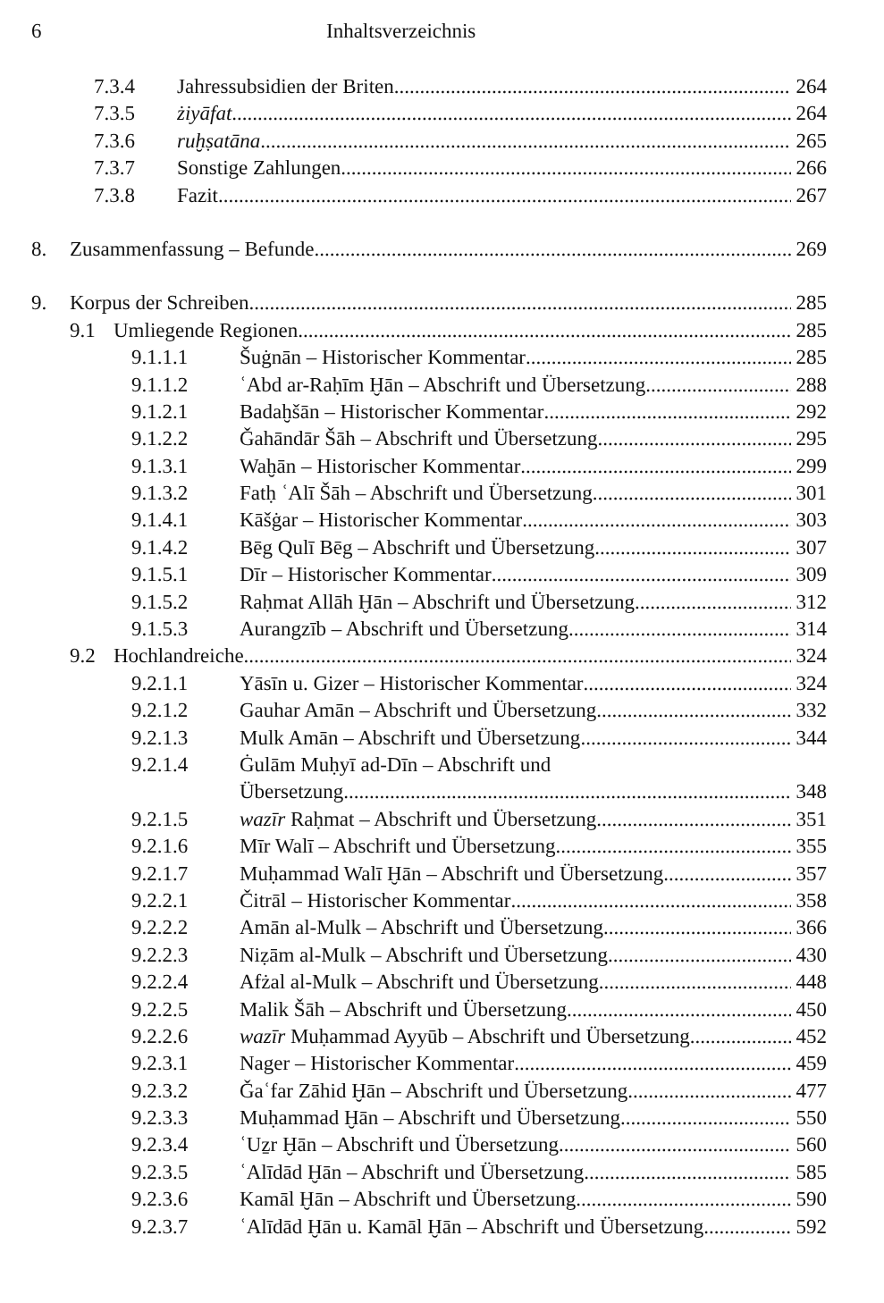6 Inhaltsverzeichnis
7.3.4 Jahressubsidien der Briten 264
7.3.5 żiyāfat 264
7.3.6 ruḫṣatāna 265
7.3.7 Sonstige Zahlungen 266
7.3.8 Fazit 267
8. Zusammenfassung – Befunde 269
9. Korpus der Schreiben 285
9.1 Umliegende Regionen 285
9.1.1.1 Šuġnān – Historischer Kommentar 285
9.1.1.2 ʿAbd ar-Raḥīm Ḫān – Abschrift und Übersetzung 288
9.1.2.1 Badaḫšān – Historischer Kommentar 292
9.1.2.2 Ǧahāndār Šāh – Abschrift und Übersetzung 295
9.1.3.1 Waḫān – Historischer Kommentar 299
9.1.3.2 Fatḥ ʿAlī Šāh – Abschrift und Übersetzung 301
9.1.4.1 Kāšġar – Historischer Kommentar 303
9.1.4.2 Bēg Qulī Bēg – Abschrift und Übersetzung 307
9.1.5.1 Dīr – Historischer Kommentar 309
9.1.5.2 Raḥmat Allāh Ḫān – Abschrift und Übersetzung 312
9.1.5.3 Aurangzīb – Abschrift und Übersetzung 314
9.2 Hochlandreiche 324
9.2.1.1 Yāsīn u. Gizer – Historischer Kommentar 324
9.2.1.2 Gauhar Amān – Abschrift und Übersetzung 332
9.2.1.3 Mulk Amān – Abschrift und Übersetzung 344
9.2.1.4 Ġulām Muḥyī ad-Dīn – Abschrift und
Übersetzung 348
9.2.1.5 wazīr Raḥmat – Abschrift und Übersetzung 351
9.2.1.6 Mīr Walī – Abschrift und Übersetzung 355
9.2.1.7 Muḥammad Walī Ḫān – Abschrift und Übersetzung 357
9.2.2.1 Čitrāl – Historischer Kommentar 358
9.2.2.2 Amān al-Mulk – Abschrift und Übersetzung 366
9.2.2.3 Niẓām al-Mulk – Abschrift und Übersetzung 430
9.2.2.4 Afżal al-Mulk – Abschrift und Übersetzung 448
9.2.2.5 Malik Šāh – Abschrift und Übersetzung 450
9.2.2.6 wazīr Muḥammad Ayyūb – Abschrift und Übersetzung 452
9.2.3.1 Nager – Historischer Kommentar 459
9.2.3.2 Ǧaʿfar Zāhid Ḫān – Abschrift und Übersetzung 477
9.2.3.3 Muḥammad Ḫān – Abschrift und Übersetzung 550
9.2.3.4 ʿUẕr Ḫān – Abschrift und Übersetzung 560
9.2.3.5 ʿAlīdād Ḫān – Abschrift und Übersetzung 585
9.2.3.6 Kamāl Ḫān – Abschrift und Übersetzung 590
9.2.3.7 ʿAlīdād Ḫān u. Kamāl Ḫān – Abschrift und Übersetzung 592